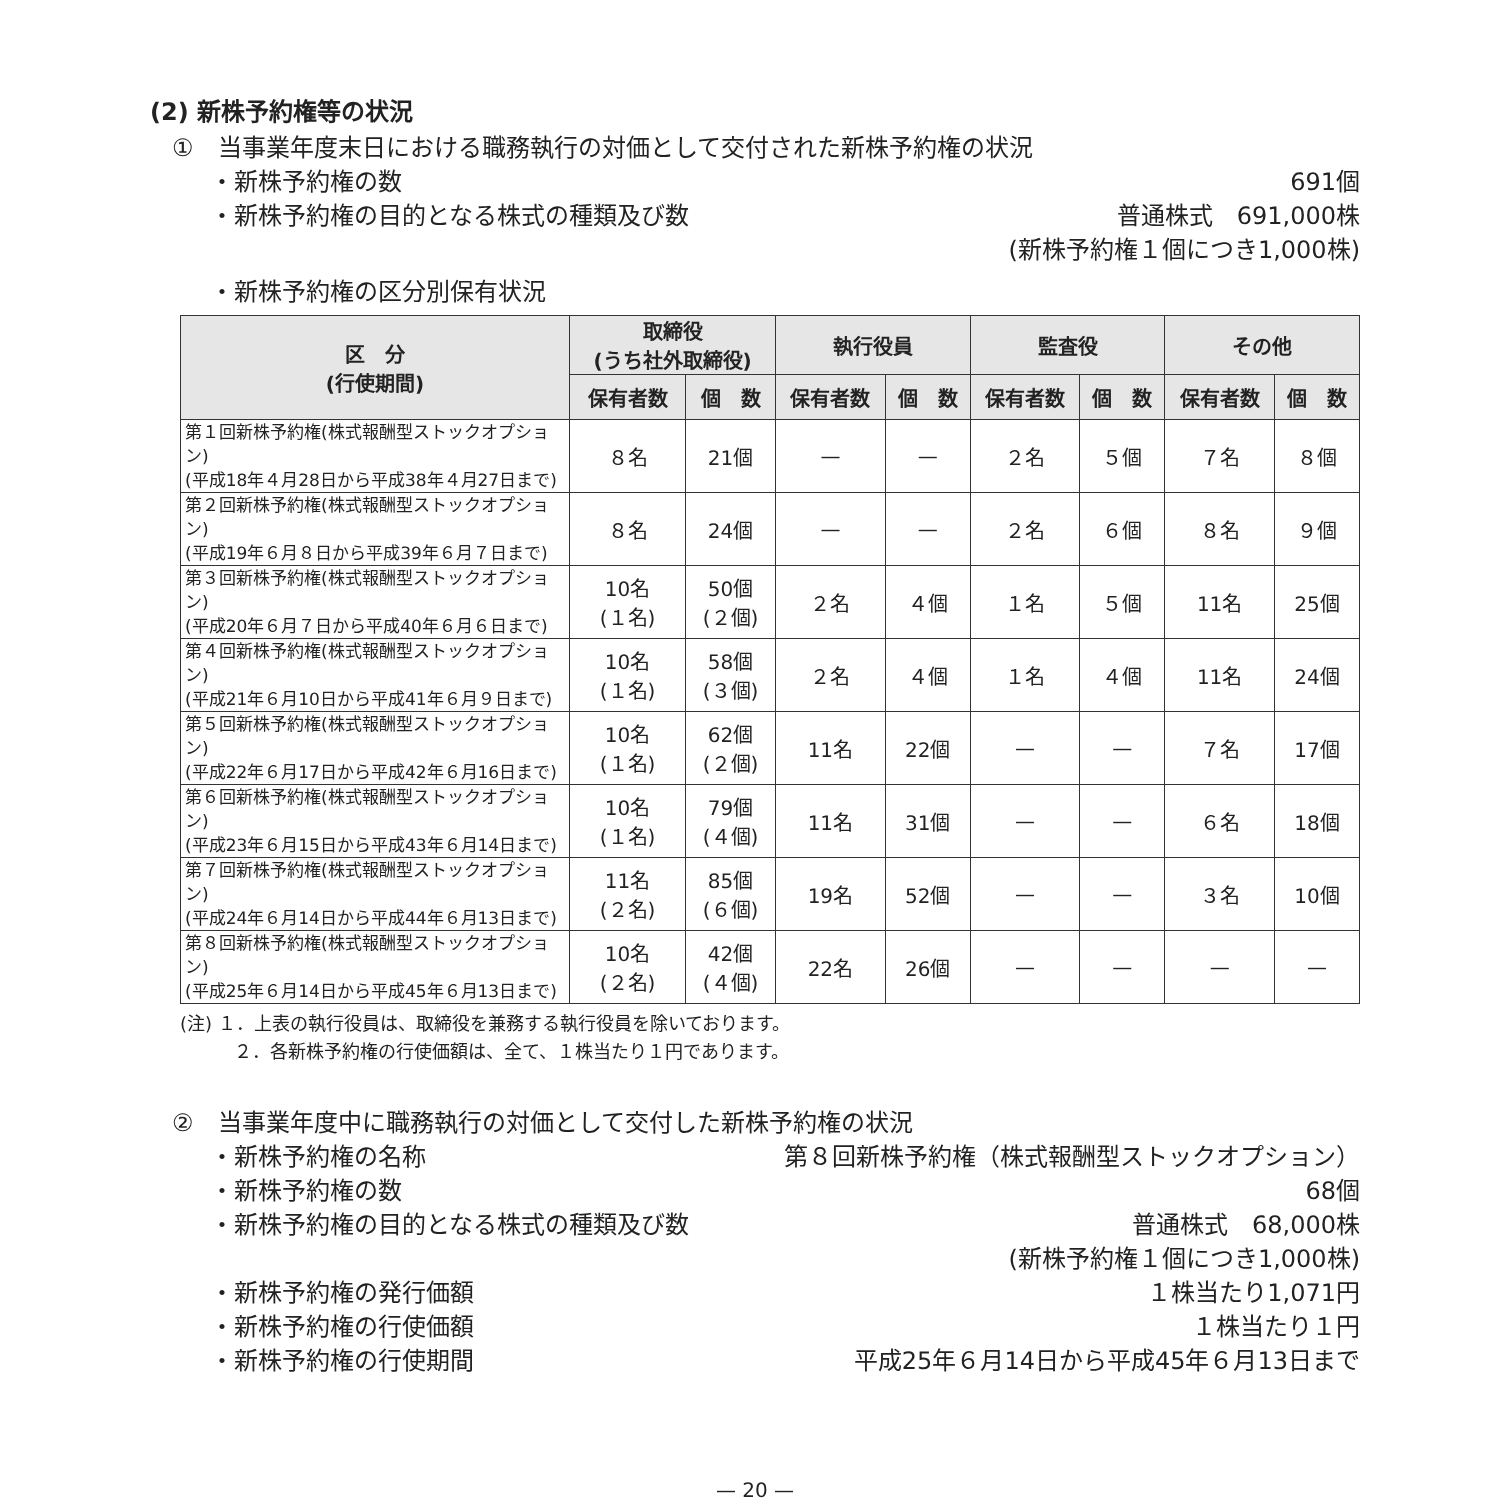(2) 新株予約権等の状況
①　当事業年度末日における職務執行の対価として交付された新株予約権の状況
・新株予約権の数 691個
・新株予約権の目的となる株式の種類及び数 普通株式　691,000株
(新株予約権１個につき1,000株)
・新株予約権の区分別保有状況
| 区 分 (行使期間) | 取締役 (うち社外取締役) | | 執行役員 | | 監査役 | | その他 | |
| --- | --- | --- | --- | --- | --- | --- | --- | --- |
| | 保有者数 | 個 数 | 保有者数 | 個 数 | 保有者数 | 個 数 | 保有者数 | 個 数 |
| 第１回新株予約権(株式報酬型ストックオプション) (平成18年４月28日から平成38年４月27日まで) | ８名 | 21個 | — | — | ２名 | ５個 | ７名 | ８個 |
| 第２回新株予約権(株式報酬型ストックオプション) (平成19年６月８日から平成39年６月７日まで) | ８名 | 24個 | — | — | ２名 | ６個 | ８名 | ９個 |
| 第３回新株予約権(株式報酬型ストックオプション) (平成20年６月７日から平成40年６月６日まで) | 10名 (１名) | 50個 (２個) | ２名 | ４個 | １名 | ５個 | 11名 | 25個 |
| 第４回新株予約権(株式報酬型ストックオプション) (平成21年６月10日から平成41年６月９日まで) | 10名 (１名) | 58個 (３個) | ２名 | ４個 | １名 | ４個 | 11名 | 24個 |
| 第５回新株予約権(株式報酬型ストックオプション) (平成22年６月17日から平成42年６月16日まで) | 10名 (１名) | 62個 (２個) | 11名 | 22個 | — | — | ７名 | 17個 |
| 第６回新株予約権(株式報酬型ストックオプション) (平成23年６月15日から平成43年６月14日まで) | 10名 (１名) | 79個 (４個) | 11名 | 31個 | — | — | ６名 | 18個 |
| 第７回新株予約権(株式報酬型ストックオプション) (平成24年６月14日から平成44年６月13日まで) | 11名 (２名) | 85個 (６個) | 19名 | 52個 | — | — | ３名 | 10個 |
| 第８回新株予約権(株式報酬型ストックオプション) (平成25年６月14日から平成45年６月13日まで) | 10名 (２名) | 42個 (４個) | 22名 | 26個 | — | — | — | — |
(注) １．上表の執行役員は、取締役を兼務する執行役員を除いております。
　　　２．各新株予約権の行使価額は、全て、１株当たり１円であります。
②　当事業年度中に職務執行の対価として交付した新株予約権の状況
・新株予約権の名称 第８回新株予約権（株式報酬型ストックオプション）
・新株予約権の数 68個
・新株予約権の目的となる株式の種類及び数 普通株式　68,000株
(新株予約権１個につき1,000株)
・新株予約権の発行価額 １株当たり1,071円
・新株予約権の行使価額 １株当たり１円
・新株予約権の行使期間 平成25年６月14日から平成45年６月13日まで
— 20 —